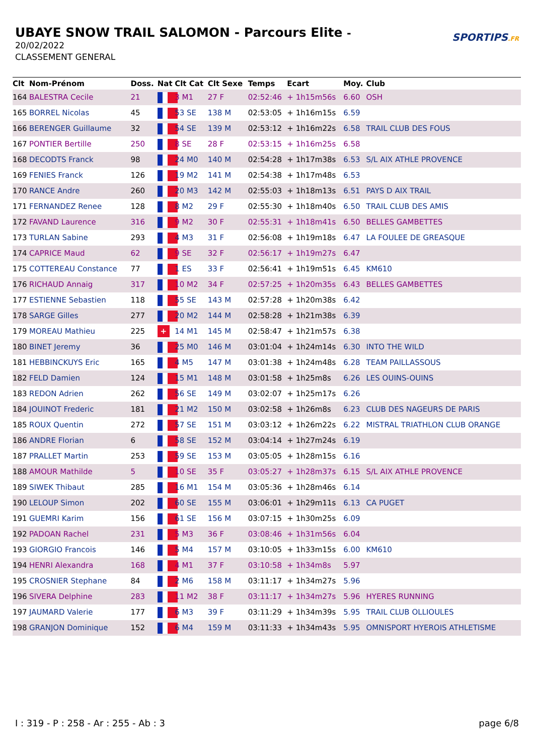UBAYE SNOW TRAIL SALOMON - Parcours Elite -
20/02/2022
CLASSEMENT GENERAL
SPORTIPS.FR
| Clt | Nom-Prénom | Doss. | Nat | Clt Cat | Clt Sexe | Temps | Ecart | Moy. | Club |
| --- | --- | --- | --- | --- | --- | --- | --- | --- | --- |
| 164 | BALESTRA Cecile | 21 | | 3 M1 | 27 F | 02:52:46 | + 1h15m56s | 6.60 | OSH |
| 165 | BORREL Nicolas | 45 | | 53 SE | 138 M | 02:53:05 | + 1h16m15s | 6.59 | |
| 166 | BERENGER Guillaume | 32 | | 54 SE | 139 M | 02:53:12 | + 1h16m22s | 6.58 | TRAIL CLUB DES FOUS |
| 167 | PONTIER Bertille | 250 | | 8 SE | 28 F | 02:53:15 | + 1h16m25s | 6.58 | |
| 168 | DECODTS Franck | 98 | | 24 M0 | 140 M | 02:54:28 | + 1h17m38s | 6.53 | S/L AIX ATHLE PROVENCE |
| 169 | FENIES Franck | 126 | | 19 M2 | 141 M | 02:54:38 | + 1h17m48s | 6.53 | |
| 170 | RANCE Andre | 260 | | 20 M3 | 142 M | 02:55:03 | + 1h18m13s | 6.51 | PAYS D AIX TRAIL |
| 171 | FERNANDEZ Renee | 128 | | 8 M2 | 29 F | 02:55:30 | + 1h18m40s | 6.50 | TRAIL CLUB DES AMIS |
| 172 | FAVAND Laurence | 316 | | 9 M2 | 30 F | 02:55:31 | + 1h18m41s | 6.50 | BELLES GAMBETTES |
| 173 | TURLAN Sabine | 293 | | 4 M3 | 31 F | 02:56:08 | + 1h19m18s | 6.47 | LA FOULEE DE GREASQUE |
| 174 | CAPRICE Maud | 62 | | 9 SE | 32 F | 02:56:17 | + 1h19m27s | 6.47 | |
| 175 | COTTEREAU Constance | 77 | | 1 ES | 33 F | 02:56:41 | + 1h19m51s | 6.45 | KM610 |
| 176 | RICHAUD Annaig | 317 | | 10 M2 | 34 F | 02:57:25 | + 1h20m35s | 6.43 | BELLES GAMBETTES |
| 177 | ESTIENNE Sebastien | 118 | | 55 SE | 143 M | 02:57:28 | + 1h20m38s | 6.42 | |
| 178 | SARGE Gilles | 277 | | 20 M2 | 144 M | 02:58:28 | + 1h21m38s | 6.39 | |
| 179 | MOREAU Mathieu | 225 | + | 14 M1 | 145 M | 02:58:47 | + 1h21m57s | 6.38 | |
| 180 | BINET Jeremy | 36 | | 25 M0 | 146 M | 03:01:04 | + 1h24m14s | 6.30 | INTO THE WILD |
| 181 | HEBBINCKUYS Eric | 165 | | 4 M5 | 147 M | 03:01:38 | + 1h24m48s | 6.28 | TEAM PAILLASSOUS |
| 182 | FELD Damien | 124 | | 15 M1 | 148 M | 03:01:58 | + 1h25m8s | 6.26 | LES OUINS-OUINS |
| 183 | REDON Adrien | 262 | | 56 SE | 149 M | 03:02:07 | + 1h25m17s | 6.26 | |
| 184 | JOUINOT Frederic | 181 | | 21 M2 | 150 M | 03:02:58 | + 1h26m8s | 6.23 | CLUB DES NAGEURS DE PARIS |
| 185 | ROUX Quentin | 272 | | 57 SE | 151 M | 03:03:12 | + 1h26m22s | 6.22 | MISTRAL TRIATHLON CLUB ORANGE |
| 186 | ANDRE Florian | 6 | | 58 SE | 152 M | 03:04:14 | + 1h27m24s | 6.19 | |
| 187 | PRALLET Martin | 253 | | 59 SE | 153 M | 03:05:05 | + 1h28m15s | 6.16 | |
| 188 | AMOUR Mathilde | 5 | | 10 SE | 35 F | 03:05:27 | + 1h28m37s | 6.15 | S/L AIX ATHLE PROVENCE |
| 189 | SIWEK Thibaut | 285 | | 16 M1 | 154 M | 03:05:36 | + 1h28m46s | 6.14 | |
| 190 | LELOUP Simon | 202 | | 60 SE | 155 M | 03:06:01 | + 1h29m11s | 6.13 | CA PUGET |
| 191 | GUEMRI Karim | 156 | | 61 SE | 156 M | 03:07:15 | + 1h30m25s | 6.09 | |
| 192 | PADOAN Rachel | 231 | | 5 M3 | 36 F | 03:08:46 | + 1h31m56s | 6.04 | |
| 193 | GIORGIO Francois | 146 | | 5 M4 | 157 M | 03:10:05 | + 1h33m15s | 6.00 | KM610 |
| 194 | HENRI Alexandra | 168 | | 4 M1 | 37 F | 03:10:58 | + 1h34m8s | 5.97 | |
| 195 | CROSNIER Stephane | 84 | | 2 M6 | 158 M | 03:11:17 | + 1h34m27s | 5.96 | |
| 196 | SIVERA Delphine | 283 | | 11 M2 | 38 F | 03:11:17 | + 1h34m27s | 5.96 | HYERES RUNNING |
| 197 | JAUMARD Valerie | 177 | | 6 M3 | 39 F | 03:11:29 | + 1h34m39s | 5.95 | TRAIL CLUB OLLIOULES |
| 198 | GRANJON Dominique | 152 | | 6 M4 | 159 M | 03:11:33 | + 1h34m43s | 5.95 | OMNISPORT HYEROIS ATHLETISME |
I : 319 - P : 258 - Ar : 255 - Ab : 3 page 6/8